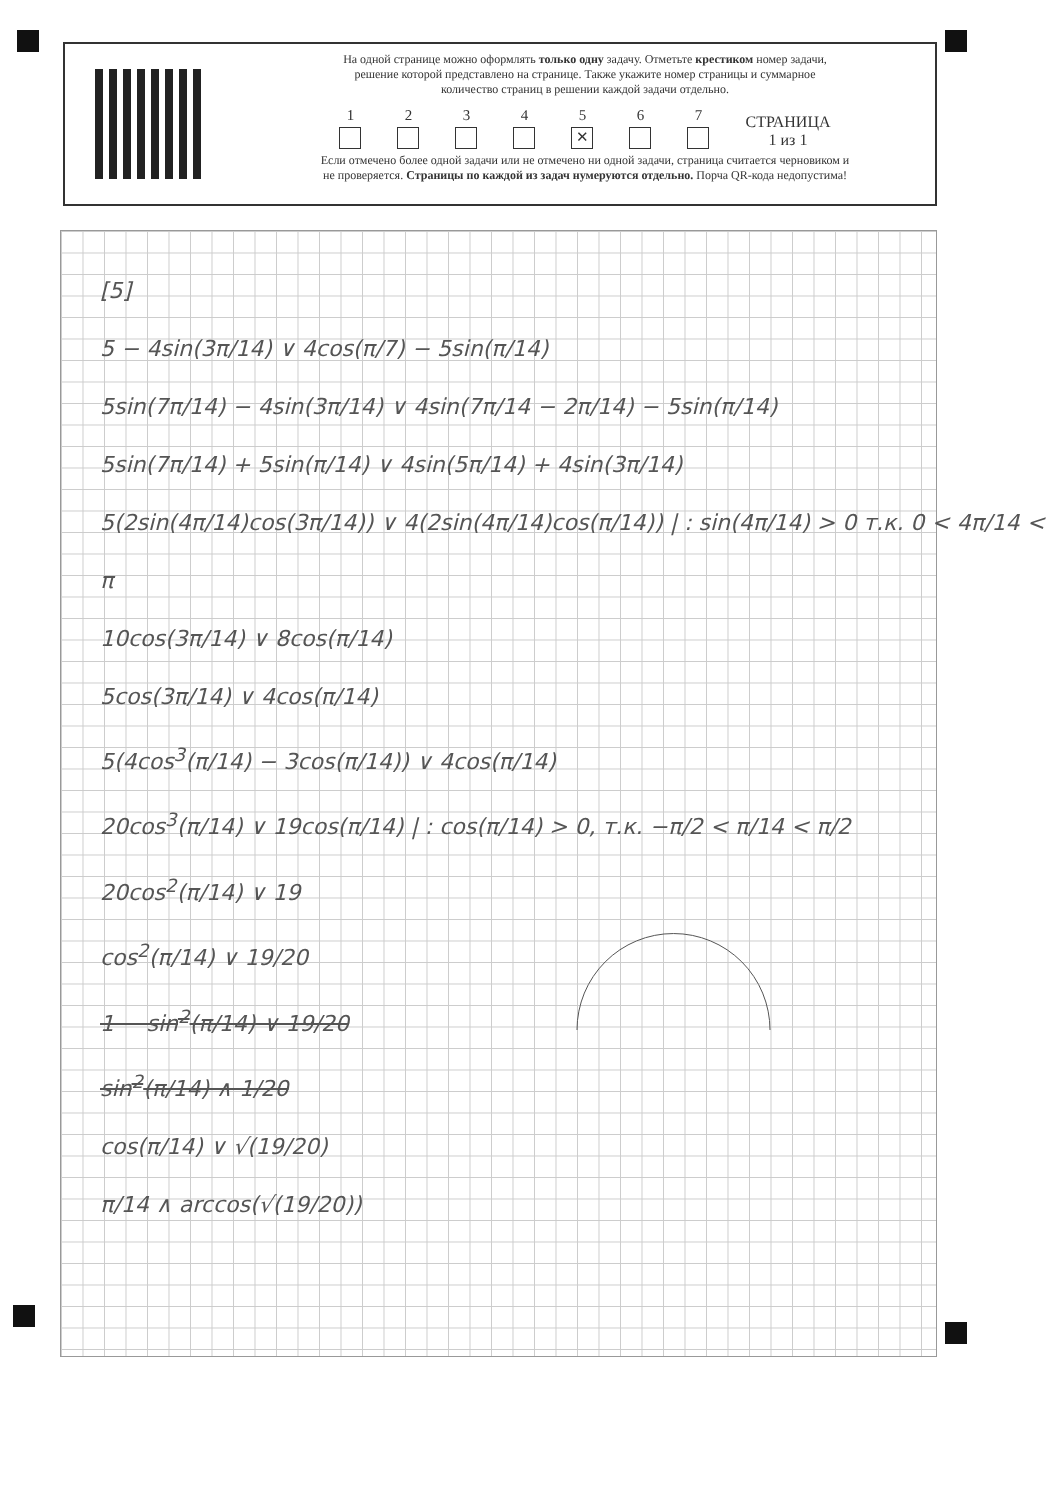На одной странице можно оформлять только одну задачу. Отметьте крестиком номер задачи,
решение которой представлено на странице. Также укажите номер страницы и суммарное
количество страниц в решении каждой задачи отдельно.
1
2
3
4
5
✕
6
7
СТРАНИЦА
1 из 1
Если отмечено более одной задачи или не отмечено ни одной задачи, страница считается черновиком и
не проверяется. Страницы по каждой из задач нумеруются отдельно. Порча QR-кода недопустима!
[5]
5 − 4sin(3π/14) ∨ 4cos(π/7) − 5sin(π/14)
5sin(7π/14) − 4sin(3π/14) ∨ 4sin(7π/14 − 2π/14) − 5sin(π/14)
5sin(7π/14) + 5sin(π/14) ∨ 4sin(5π/14) + 4sin(3π/14)
5(2sin(4π/14)cos(3π/14)) ∨ 4(2sin(4π/14)cos(π/14)) | : sin(4π/14) > 0 т.к. 0 < 4π/14 < π
10cos(3π/14) ∨ 8cos(π/14)
5cos(3π/14) ∨ 4cos(π/14)
5(4cos<sup>3</sup>(π/14) − 3cos(π/14)) ∨ 4cos(π/14)
20cos<sup>3</sup>(π/14) ∨ 19cos(π/14) | : cos(π/14) > 0, т.к. −π/2 < π/14 < π/2
20cos<sup>2</sup>(π/14) ∨ 19
cos<sup>2</sup>(π/14) ∨ 19/20
1 − sin<sup>2</sup>(π/14) ∨ 19/20
sin<sup>2</sup>(π/14) ∧ 1/20
cos(π/14) ∨ √(19/20)
π/14 ∧ arccos(√(19/20))